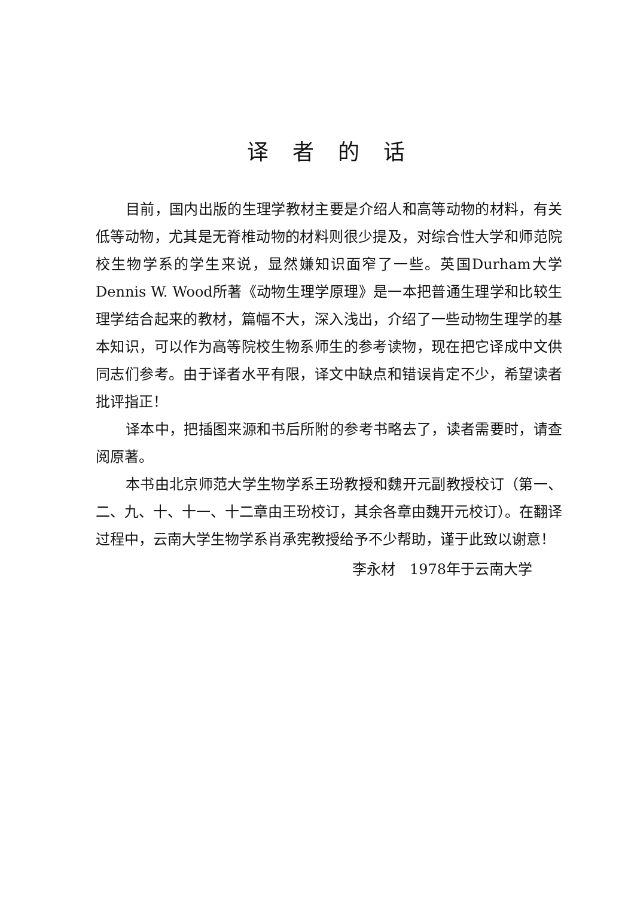译者的话
目前，国内出版的生理学教材主要是介绍人和高等动物的材料，有关低等动物，尤其是无脊椎动物的材料则很少提及，对综合性大学和师范院校生物学系的学生来说，显然嫌知识面窄了一些。英国Durham大学Dennis W. Wood所著《动物生理学原理》是一本把普通生理学和比较生理学结合起来的教材，篇幅不大，深入浅出，介绍了一些动物生理学的基本知识，可以作为高等院校生物系师生的参考读物，现在把它译成中文供同志们参考。由于译者水平有限，译文中缺点和错误肯定不少，希望读者批评指正！
译本中，把插图来源和书后所附的参考书略去了，读者需要时，请查阅原著。
本书由北京师范大学生物学系王玢教授和魏开元副教授校订（第一、二、九、十、十一、十二章由王玢校订，其余各章由魏开元校订）。在翻译过程中，云南大学生物学系肖承宪教授给予不少帮助，谨于此致以谢意！
李永材　1978年于云南大学